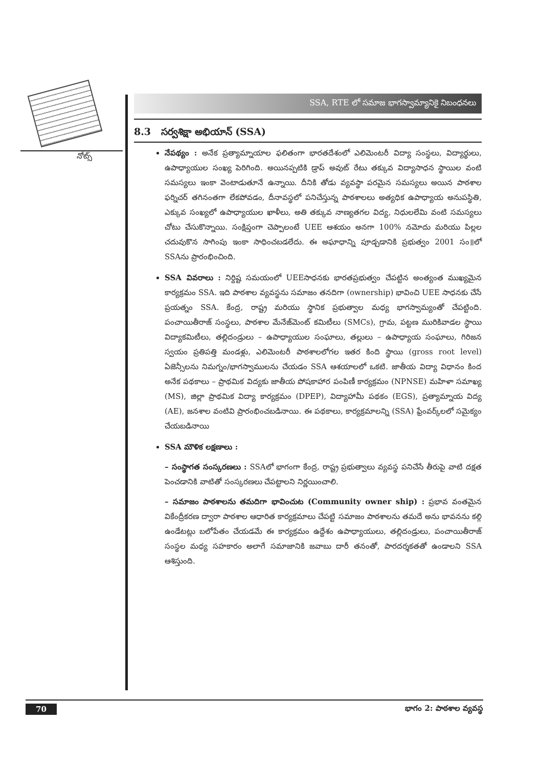నోట్స్
SSA, RTE లో సమాజ భాగస్వామ్యానికై నిబంధనలు
8.3 సర్వశిక్షా అభియాన్ (SSA)
నేపథ్యం : అనేక ప్రత్యామ్నాయాల ఫలితంగా భారతదేశంలో ఎలిమెంటరీ విద్యా సంస్థలు, విద్యార్థులు, ఉపాధ్యాయుల సంఖ్య పెరిగింది. అయినప్పటికి డ్రాప్ అవుట్ రేటు తక్కువ విద్యాసాధన స్థాయిల వంటి సమస్యలు ఇంకా వెంటాడుతూనే ఉన్నాయి. దీనికి తోడు వ్యవస్థా పరమైన సమస్యలు అయిన పాఠశాల ఫర్నిచర్ తగినంతగా లేకపోవడం, దీనావస్థలో పనిచేస్తున్న పాఠశాలలు అత్యధిక ఉపాధ్యాయ అనుపస్థితి, ఎక్కువ సంఖ్యలో ఉపాధ్యాయుల ఖాళీలు, అతి తక్కువ నాణ్యతగల విద్య, నిధులలేమి వంటి సమస్యలు చోటు చేసుకొన్నాయి. సంక్షిప్తంగా చెప్పాలంటే UEE ఆశయం అనగా 100% నమోదు మరియు పిల్లల చదువుకొన సాగింపు ఇంకా సాధించబడలేదు. ఈ అఘాధాన్ని పూడ్చడానికి ప్రభుత్వం 2001 సం॥లో SSAను ప్రారంభించింది.
SSA వివరాలు : నిర్దిష్ట సమయంలో UEEసాధనకు భారతప్రభుత్వం చేపట్టిన అంత్యంత ముఖ్యమైన కార్యక్రమం SSA. ఇది పాఠశాల వ్యవస్థను సమాజం తనదిగా (ownership) భావించి UEE సాధనకు చేసే ప్రయత్నం SSA. కేంద్ర, రాష్ట్ర మరియు స్థానిక ప్రభుత్వాల మధ్య భాగస్వామ్యంతో చేపట్టింది. పంచాయితీరాజ్ సంస్థలు, పాఠశాల మేనేజ్‌మెంట్ కమిటీలు (SMCs), గ్రామ, పట్టణ మురికివాడల స్థాయి విద్యాకమిటీలు, తల్లిదండ్రులు – ఉపాధ్యాయుల సంఘాలు, తల్లులు – ఉపాధ్యాయ సంఘాలు, గిరిజన స్వయం ప్రతిపత్తి మండళ్లు, ఎలిమెంటరీ పాఠశాలలోగల ఇతర కింది స్థాయి (gross root level) ఏజెన్సీలను నిమగ్నం/భాగస్వాములను చేయడం SSA ఆశయాలలో ఒకటి. జాతీయ విద్యా విధానం కింద అనేక పథకాలు – ప్రాథమిక విద్యకు జాతీయ పోషకాహార పంపిణీ కార్యక్రమం (NPNSE) మహిళా సమాఖ్య (MS), జిల్లా ప్రాథమిక విద్యా కార్యక్రమం (DPEP), విద్యాహామీ పథకం (EGS), ప్రత్యామ్నాయ విద్య (AE), జనశాల వంటివి ప్రారంభించబడినాయి. ఈ పథకాలు, కార్యక్రమాలన్ని (SSA) ఫ్రేంవర్క్‌లలో సమైక్యం చేయబడినాయి
SSA మౌళిక లక్షణాలు :
– సంస్థాగత సంస్కరణలు : SSAలో భాగంగా కేంద్ర, రాష్ట్ర ప్రభుత్వాలు వ్యవస్థ పనిచేసే తీరుపై వాటి దక్షత పెంచడానికి వాటితో సంస్కరణలు చేపట్టాలని నిర్ణయించాలి.
– సమాజం పాఠశాలను తమదిగా భావించుట (Community owner ship) : ప్రభావ వంతమైన వికేంద్రీకరణ ద్వారా పాఠశాల ఆధారిత కార్యక్రమాలు చేపట్టి సమాజం పాఠశాలను తమదే అను భావనను కల్గి ఉండేటట్లు బలోపేతం చేయడమే ఈ కార్యక్రమం ఉద్దేశం ఉపాధ్యాయులు, తల్లిదండ్రులు, పంచాయితీరాజ్ సంస్థల మధ్య సహకారం అలాగే సమాజానికి జవాబు దారీ తనంతో, పారదర్శకతతో ఉండాలని SSA ఆశిస్తుంది.
70 భాగం 2: పాఠశాల వ్యవస్థ